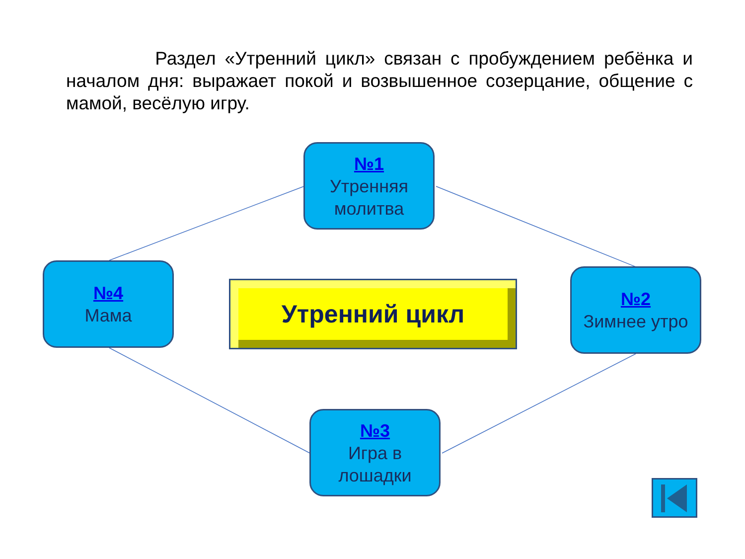Раздел «Утренний цикл» связан с пробуждением ребёнка и началом дня: выражает покой и возвышенное созерцание, общение с мамой, весёлую игру.
№1
Утренняя молитва
№4
Мама
Утренний цикл
№2
Зимнее утро
№3
Игра в лошадки